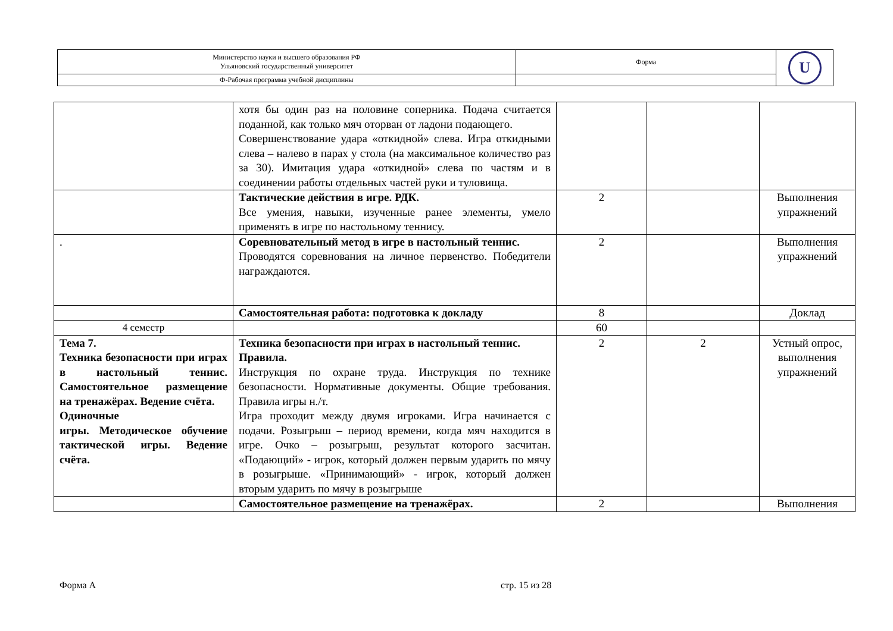| Министерство науки и высшего образования РФ Ульяновский государственный университет | Форма | U |
| Ф-Рабочая программа учебной дисциплины | | |
| | хотя бы один раз на половине соперника. Подача считается поданной, как только мяч оторван от ладони подающего. Совершенствование удара «откидной» слева. Игра откидными слева – налево в парах у стола (на максимальное количество раз за 30). Имитация удара «откидной» слева по частям и в соединении работы отдельных частей руки и туловища. | | | |
| | Тактические действия в игре. РДК. Все умения, навыки, изученные ранее элементы, умело применять в игре по настольному теннису. | 2 | | Выполнения упражнений |
| . | Соревновательный метод в игре в настольный теннис. Проводятся соревнования на личное первенство. Победители награждаются. | 2 | | Выполнения упражнений |
| | Самостоятельная работа: подготовка к докладу | 8 | | Доклад |
| 4 семестр | | 60 | | |
| Тема 7. Техника безопасности при играх в настольный теннис. Самостоятельное размещение на тренажёрах. Ведение счёта. Одиночные игры. Методическое обучение тактической игры. Ведение счёта. | Техника безопасности при играх в настольный теннис. Правила. Инструкция по охране труда. Инструкция по технике безопасности. Нормативные документы. Общие требования. Правила игры н./т. Игра проходит между двумя игроками. Игра начинается с подачи. Розыгрыш – период времени, когда мяч находится в игре. Очко – розыгрыш, результат которого засчитан. «Подающий» - игрок, который должен первым ударить по мячу в розыгрыше. «Принимающий» - игрок, который должен вторым ударить по мячу в розыгрыше | 2 | 2 | Устный опрос, выполнения упражнений |
| | Самостоятельное размещение на тренажёрах. | 2 | | Выполнения |
Форма А стр. 15 из 28